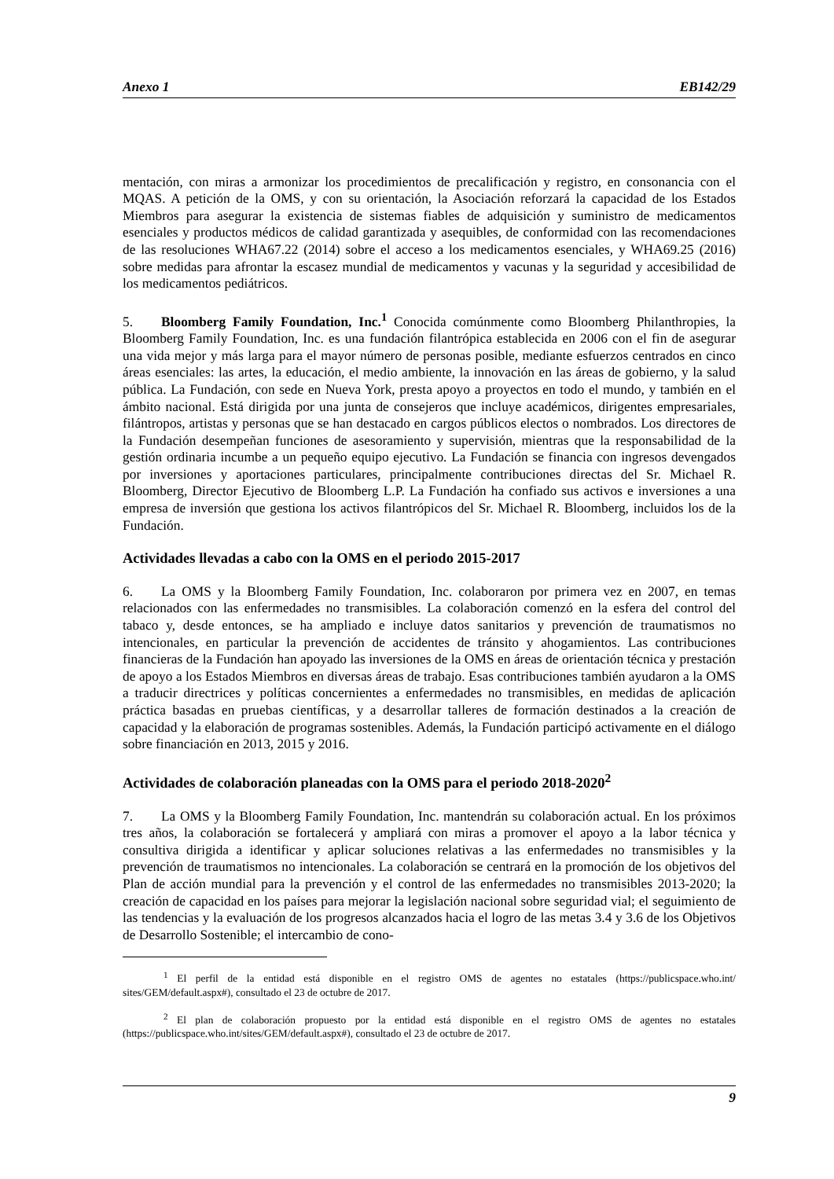Anexo 1 EB142/29
mentación, con miras a armonizar los procedimientos de precalificación y registro, en consonancia con el MQAS. A petición de la OMS, y con su orientación, la Asociación reforzará la capacidad de los Estados Miembros para asegurar la existencia de sistemas fiables de adquisición y suministro de medicamentos esenciales y productos médicos de calidad garantizada y asequibles, de conformidad con las recomendaciones de las resoluciones WHA67.22 (2014) sobre el acceso a los medicamentos esenciales, y WHA69.25 (2016) sobre medidas para afrontar la escasez mundial de medicamentos y vacunas y la seguridad y accesibilidad de los medicamentos pediátricos.
5. Bloomberg Family Foundation, Inc.<sup>1</sup> Conocida comúnmente como Bloomberg Philanthropies, la Bloomberg Family Foundation, Inc. es una fundación filantrópica establecida en 2006 con el fin de asegurar una vida mejor y más larga para el mayor número de personas posible, mediante esfuerzos centrados en cinco áreas esenciales: las artes, la educación, el medio ambiente, la innovación en las áreas de gobierno, y la salud pública. La Fundación, con sede en Nueva York, presta apoyo a proyectos en todo el mundo, y también en el ámbito nacional. Está dirigida por una junta de consejeros que incluye académicos, dirigentes empresariales, filántropos, artistas y personas que se han destacado en cargos públicos electos o nombrados. Los directores de la Fundación desempeñan funciones de asesoramiento y supervisión, mientras que la responsabilidad de la gestión ordinaria incumbe a un pequeño equipo ejecutivo. La Fundación se financia con ingresos devengados por inversiones y aportaciones particulares, principalmente contribuciones directas del Sr. Michael R. Bloomberg, Director Ejecutivo de Bloomberg L.P. La Fundación ha confiado sus activos e inversiones a una empresa de inversión que gestiona los activos filantrópicos del Sr. Michael R. Bloomberg, incluidos los de la Fundación.
Actividades llevadas a cabo con la OMS en el periodo 2015-2017
6. La OMS y la Bloomberg Family Foundation, Inc. colaboraron por primera vez en 2007, en temas relacionados con las enfermedades no transmisibles. La colaboración comenzó en la esfera del control del tabaco y, desde entonces, se ha ampliado e incluye datos sanitarios y prevención de traumatismos no intencionales, en particular la prevención de accidentes de tránsito y ahogamientos. Las contribuciones financieras de la Fundación han apoyado las inversiones de la OMS en áreas de orientación técnica y prestación de apoyo a los Estados Miembros en diversas áreas de trabajo. Esas contribuciones también ayudaron a la OMS a traducir directrices y políticas concernientes a enfermedades no transmisibles, en medidas de aplicación práctica basadas en pruebas científicas, y a desarrollar talleres de formación destinados a la creación de capacidad y la elaboración de programas sostenibles. Además, la Fundación participó activamente en el diálogo sobre financiación en 2013, 2015 y 2016.
Actividades de colaboración planeadas con la OMS para el periodo 2018-2020<sup>2</sup>
7. La OMS y la Bloomberg Family Foundation, Inc. mantendrán su colaboración actual. En los próximos tres años, la colaboración se fortalecerá y ampliará con miras a promover el apoyo a la labor técnica y consultiva dirigida a identificar y aplicar soluciones relativas a las enfermedades no transmisibles y la prevención de traumatismos no intencionales. La colaboración se centrará en la promoción de los objetivos del Plan de acción mundial para la prevención y el control de las enfermedades no transmisibles 2013-2020; la creación de capacidad en los países para mejorar la legislación nacional sobre seguridad vial; el seguimiento de las tendencias y la evaluación de los progresos alcanzados hacia el logro de las metas 3.4 y 3.6 de los Objetivos de Desarrollo Sostenible; el intercambio de cono-
<sup>1</sup> El perfil de la entidad está disponible en el registro OMS de agentes no estatales (https://publicspace.who.int/ sites/GEM/default.aspx#), consultado el 23 de octubre de 2017.
<sup>2</sup> El plan de colaboración propuesto por la entidad está disponible en el registro OMS de agentes no estatales (https://publicspace.who.int/sites/GEM/default.aspx#), consultado el 23 de octubre de 2017.
9